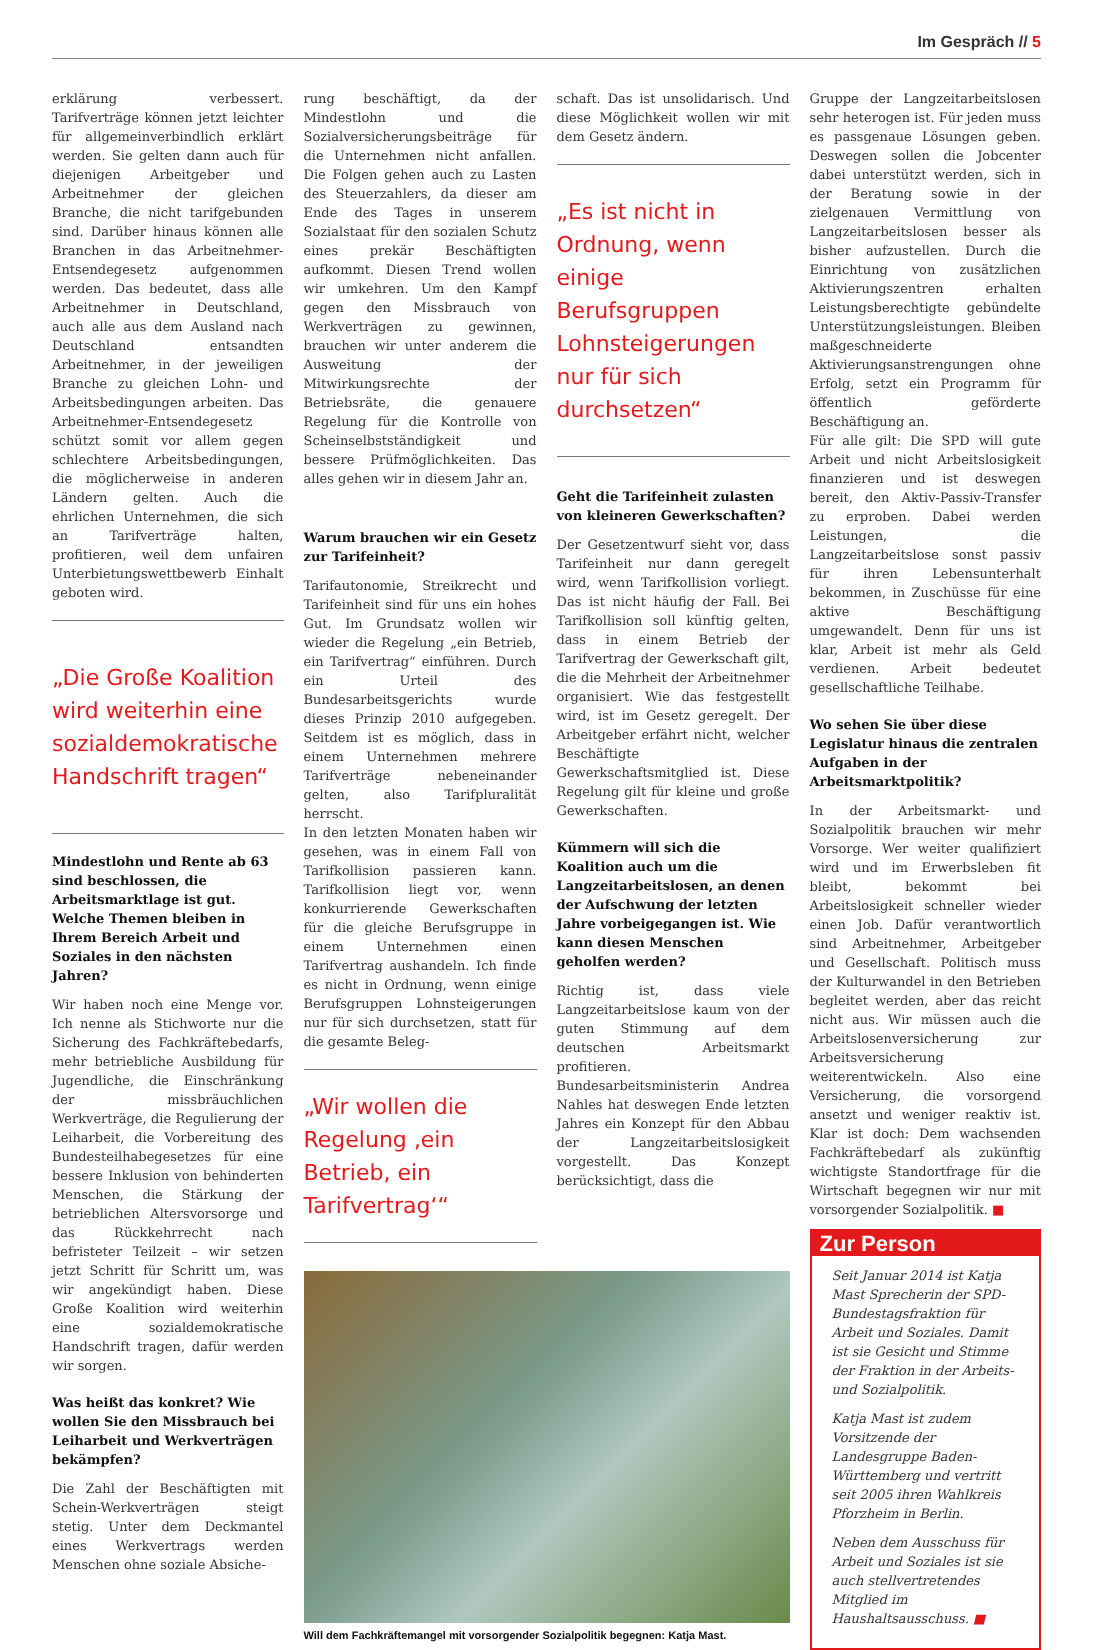Im Gespräch // 5
erklärung verbessert. Tarifverträge können jetzt leichter für allgemeinverbindlich erklärt werden. Sie gelten dann auch für diejenigen Arbeitgeber und Arbeitnehmer der gleichen Branche, die nicht tarifgebunden sind. Darüber hinaus können alle Branchen in das Arbeitnehmer-Entsendegesetz aufgenommen werden. Das bedeutet, dass alle Arbeitnehmer in Deutschland, auch alle aus dem Ausland nach Deutschland entsandten Arbeitnehmer, in der jeweiligen Branche zu gleichen Lohn- und Arbeitsbedingungen arbeiten. Das Arbeitnehmer-Entsendegesetz schützt somit vor allem gegen schlechtere Arbeitsbedingungen, die möglicherweise in anderen Ländern gelten. Auch die ehrlichen Unternehmen, die sich an Tarifverträge halten, profitieren, weil dem unfairen Unterbietungswettbewerb Einhalt geboten wird.
„Die Große Koalition wird weiterhin eine sozialdemokratische Handschrift tragen“
Mindestlohn und Rente ab 63 sind beschlossen, die Arbeitsmarktlage ist gut. Welche Themen bleiben in Ihrem Bereich Arbeit und Soziales in den nächsten Jahren?
Wir haben noch eine Menge vor. Ich nenne als Stichworte nur die Sicherung des Fachkräftebedarfs, mehr betriebliche Ausbildung für Jugendliche, die Einschränkung der missbräuchlichen Werkverträge, die Regulierung der Leiharbeit, die Vorbereitung des Bundesteilhabegesetzes für eine bessere Inklusion von behinderten Menschen, die Stärkung der betrieblichen Altersvorsorge und das Rückkehrrecht nach befristeter Teilzeit – wir setzen jetzt Schritt für Schritt um, was wir angekündigt haben. Diese Große Koalition wird weiterhin eine sozialdemokratische Handschrift tragen, dafür werden wir sorgen.
Was heißt das konkret? Wie wollen Sie den Missbrauch bei Leiharbeit und Werkverträgen bekämpfen?
Die Zahl der Beschäftigten mit Schein-Werkverträgen steigt stetig. Unter dem Deckmantel eines Werkvertrags werden Menschen ohne soziale Absiche-
rung beschäftigt, da der Mindestlohn und die Sozialversicherungsbeiträge für die Unternehmen nicht anfallen. Die Folgen gehen auch zu Lasten des Steuerzahlers, da dieser am Ende des Tages in unserem Sozialstaat für den sozialen Schutz eines prekär Beschäftigten aufkommt. Diesen Trend wollen wir umkehren. Um den Kampf gegen den Missbrauch von Werkverträgen zu gewinnen, brauchen wir unter anderem die Ausweitung der Mitwirkungsrechte der Betriebsräte, die genauere Regelung für die Kontrolle von Scheinselbstständigkeit und bessere Prüfmöglichkeiten. Das alles gehen wir in diesem Jahr an.
Warum brauchen wir ein Gesetz zur Tarifeinheit?
Tarifautonomie, Streikrecht und Tarifeinheit sind für uns ein hohes Gut. Im Grundsatz wollen wir wieder die Regelung „ein Betrieb, ein Tarifvertrag“ einführen. Durch ein Urteil des Bundesarbeitsgerichts wurde dieses Prinzip 2010 aufgegeben. Seitdem ist es möglich, dass in einem Unternehmen mehrere Tarifverträge nebeneinander gelten, also Tarifpluralität herrscht.
In den letzten Monaten haben wir gesehen, was in einem Fall von Tarifkollision passieren kann. Tarifkollision liegt vor, wenn konkurrierende Gewerkschaften für die gleiche Berufsgruppe in einem Unternehmen einen Tarifvertrag aushandeln. Ich finde es nicht in Ordnung, wenn einige Berufsgruppen Lohnsteigerungen nur für sich durchsetzen, statt für die gesamte Beleg-
„Wir wollen die Regelung ‚ein Betrieb, ein Tarifvertrag‘“
schaft. Das ist unsolidarisch. Und diese Möglichkeit wollen wir mit dem Gesetz ändern.
„Es ist nicht in Ordnung, wenn einige Berufsgruppen Lohnsteigerungen nur für sich durchsetzen“
Geht die Tarifeinheit zulasten von kleineren Gewerkschaften?
Der Gesetzentwurf sieht vor, dass Tarifeinheit nur dann geregelt wird, wenn Tarifkollision vorliegt. Das ist nicht häufig der Fall. Bei Tarifkollision soll künftig gelten, dass in einem Betrieb der Tarifvertrag der Gewerkschaft gilt, die die Mehrheit der Arbeitnehmer organisiert. Wie das festgestellt wird, ist im Gesetz geregelt. Der Arbeitgeber erfährt nicht, welcher Beschäftigte Gewerkschaftsmitglied ist. Diese Regelung gilt für kleine und große Gewerkschaften.
Kümmern will sich die Koalition auch um die Langzeitarbeitslosen, an denen der Aufschwung der letzten Jahre vorbeigegangen ist. Wie kann diesen Menschen geholfen werden?
Richtig ist, dass viele Langzeitarbeitslose kaum von der guten Stimmung auf dem deutschen Arbeitsmarkt profitieren. Bundesarbeitsministerin Andrea Nahles hat deswegen Ende letzten Jahres ein Konzept für den Abbau der Langzeitarbeitslosigkeit vorgestellt. Das Konzept berücksichtigt, dass die
Will dem Fachkräftemangel mit vorsorgender Sozialpolitik begegnen: Katja Mast.
Gruppe der Langzeitarbeitslosen sehr heterogen ist. Für jeden muss es passgenaue Lösungen geben. Deswegen sollen die Jobcenter dabei unterstützt werden, sich in der Beratung sowie in der zielgenauen Vermittlung von Langzeitarbeitslosen besser als bisher aufzustellen. Durch die Einrichtung von zusätzlichen Aktivierungszentren erhalten Leistungsberechtigte gebündelte Unterstützungsleistungen. Bleiben maßgeschneiderte Aktivierungsanstrengungen ohne Erfolg, setzt ein Programm für öffentlich geförderte Beschäftigung an.
Für alle gilt: Die SPD will gute Arbeit und nicht Arbeitslosigkeit finanzieren und ist deswegen bereit, den Aktiv-Passiv-Transfer zu erproben. Dabei werden Leistungen, die Langzeitarbeitslose sonst passiv für ihren Lebensunterhalt bekommen, in Zuschüsse für eine aktive Beschäftigung umgewandelt. Denn für uns ist klar, Arbeit ist mehr als Geld verdienen. Arbeit bedeutet gesellschaftliche Teilhabe.
Wo sehen Sie über diese Legislatur hinaus die zentralen Aufgaben in der Arbeitsmarktpolitik?
In der Arbeitsmarkt- und Sozialpolitik brauchen wir mehr Vorsorge. Wer weiter qualifiziert wird und im Erwerbsleben fit bleibt, bekommt bei Arbeitslosigkeit schneller wieder einen Job. Dafür verantwortlich sind Arbeitnehmer, Arbeitgeber und Gesellschaft. Politisch muss der Kulturwandel in den Betrieben begleitet werden, aber das reicht nicht aus. Wir müssen auch die Arbeitslosenversicherung zur Arbeitsversicherung weiterentwickeln. Also eine Versicherung, die vorsorgend ansetzt und weniger reaktiv ist. Klar ist doch: Dem wachsenden Fachkräftebedarf als zukünftig wichtigste Standortfrage für die Wirtschaft begegnen wir nur mit vorsorgender Sozialpolitik. ■
Zur Person
Seit Januar 2014 ist Katja Mast Sprecherin der SPD-Bundestagsfraktion für Arbeit und Soziales. Damit ist sie Gesicht und Stimme der Fraktion in der Arbeits- und Sozialpolitik.
Katja Mast ist zudem Vorsitzende der Landesgruppe Baden-Württemberg und vertritt seit 2005 ihren Wahlkreis Pforzheim in Berlin.
Neben dem Ausschuss für Arbeit und Soziales ist sie auch stellvertretendes Mitglied im Haushaltsausschuss. ■